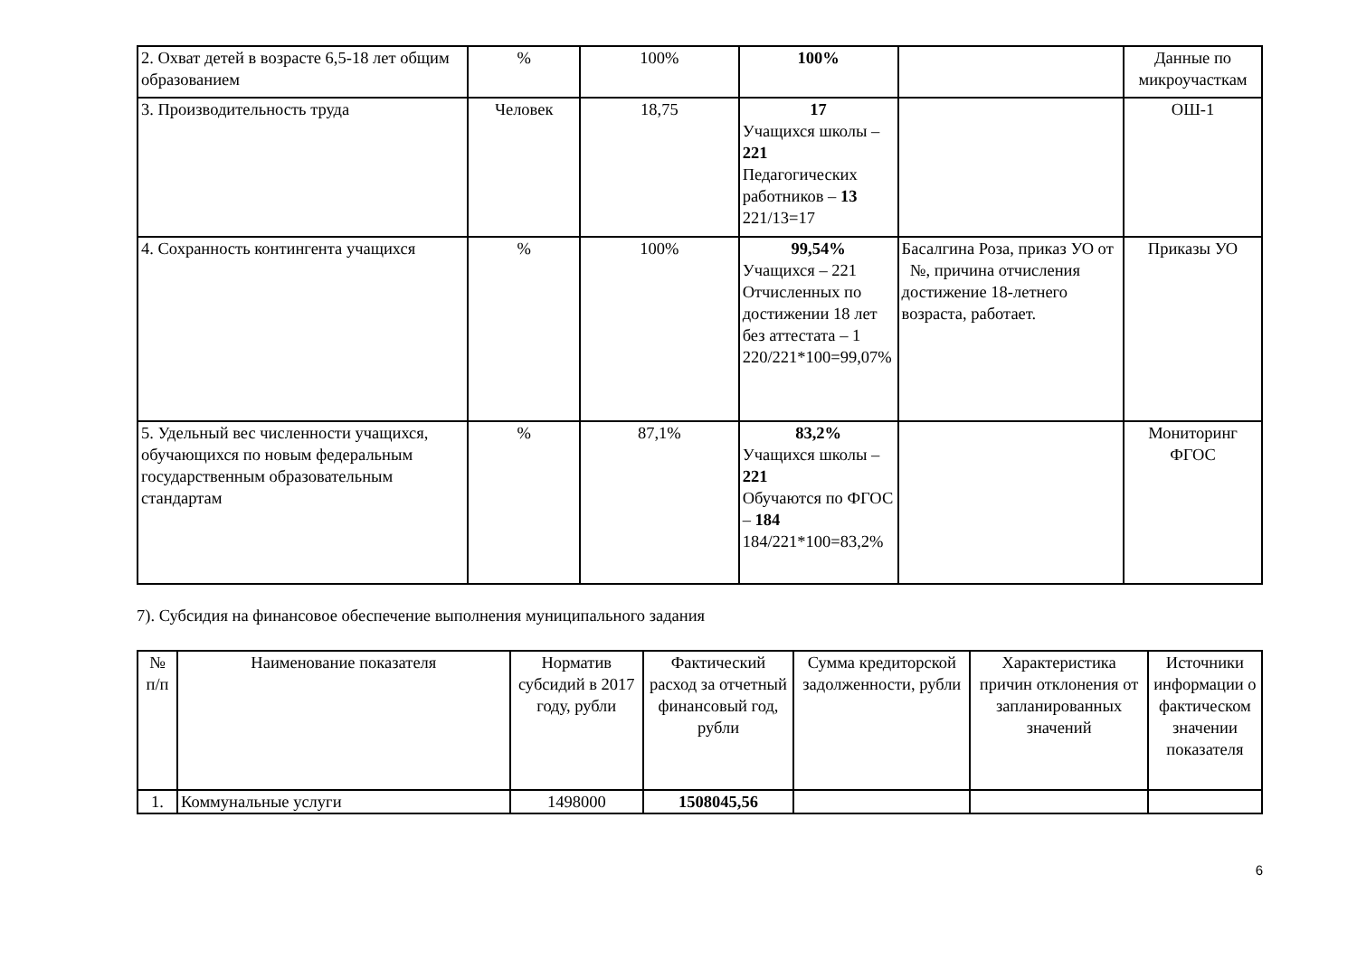| 2. Охват детей в возрасте 6,5-18 лет общим образованием | % | 100% | 100% | | Данные по микроучасткам |
| 3. Производительность труда | Человек | 18,75 | 17 Учащихся школы – 221 Педагогических работников – 13 221/13=17 | | ОШ-1 |
| 4. Сохранность контингента учащихся | % | 100% | 99,54% Учащихся – 221 Отчисленных по достижении 18 лет без аттестата – 1 220/221*100=99,07% | Басалгина Роза, приказ УО от №, причина отчисления достижение 18-летнего возраста, работает. | Приказы УО |
| 5. Удельный вес численности учащихся, обучающихся по новым федеральным государственным образовательным стандартам | % | 87,1% | 83,2% Учащихся школы – 221 Обучаются по ФГОС – 184 184/221*100=83,2% | | Мониторинг ФГОС |
7). Субсидия на финансовое обеспечение выполнения муниципального задания
| № п/п | Наименование показателя | Норматив субсидий в 2017 году, рубли | Фактический расход за отчетный финансовый год, рубли | Сумма кредиторской задолженности, рубли | Характеристика причин отклонения от запланированных значений | Источники информации о фактическом значении показателя |
| --- | --- | --- | --- | --- | --- | --- |
| 1. | Коммунальные услуги | 1498000 | 1508045,56 | | | |
6